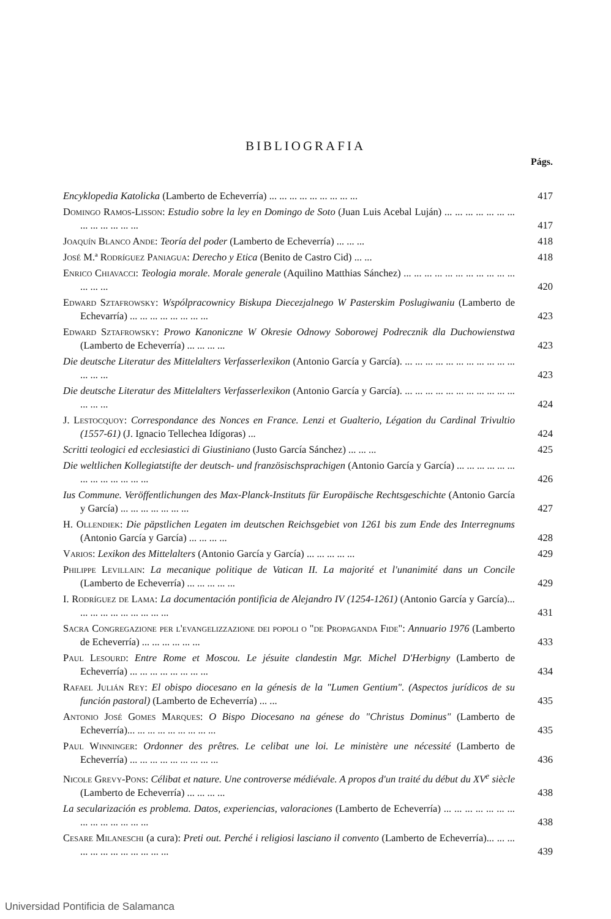BIBLIOGRAFIA
Págs.
Encyklopedia Katolicka (Lamberto de Echeverría) ... ... ... ... ... ... ... ... ...
417
Domingo Ramos-Lisson: Estudio sobre la ley en Domingo de Soto (Juan Luis Acebal Luján) ... ... ... ... ... ... ... ... ... ... ... ... ...
417
Joaquín Blanco Ande: Teoría del poder (Lamberto de Echeverría) ... ... ...
418
José M.ª Rodríguez Paniagua: Derecho y Etica (Benito de Castro Cid) ... ...
418
Enrico Chiavacci: Teologia morale. Morale generale (Aquilino Matthias Sánchez) ... ... ... ... ... ... ... ... ... ... ... ... ... ...
420
Edward Sztafrowsky: Wspólpracownicy Biskupa Diecezjalnego W Pasterskim Poslugiwaniu (Lamberto de Echevarría) ... ... ... ... ... ... ... ...
423
Edward Sztafrowsky: Prowo Kanoniczne W Okresie Odnowy Soborowej Podrecznik dla Duchowienstwa (Lamberto de Echeverría) ... ... ... ...
423
Die deutsche Literatur des Mittelalters Verfasserlexikon (Antonio García y García). ... ... ... ... ... ... ... ... ... ... ... ... ... ...
423
Die deutsche Literatur des Mittelalters Verfasserlexikon (Antonio García y García). ... ... ... ... ... ... ... ... ... ... ... ... ... ...
424
J. Lestocquoy: Correspondance des Nonces en France. Lenzi et Gualterio, Légation du Cardinal Trivultio (1557-61) (J. Ignacio Tellechea Idígoras) ...
424
Scritti teologici ed ecclesiastici di Giustiniano (Justo García Sánchez) ... ... ...
425
Die weltlichen Kollegiatstifte der deutsch- und französischsprachigen (Antonio García y García) ... ... ... ... ... ... ... ... ... ... ... ... ...
426
Ius Commune. Veröffentlichungen des Max-Planck-Instituts für Europäische Rechtsgeschichte (Antonio García y García) ... ... ... ... ... ... ...
427
H. Ollendiek: Die päpstlichen Legaten im deutschen Reichsgebiet von 1261 bis zum Ende des Interregnums (Antonio García y García) ... ... ... ...
428
Varios: Lexikon des Mittelalters (Antonio García y García) ... ... ... ... ...
429
Philippe Levillain: La mecanique politique de Vatican II. La majorité et l'unanimité dans un Concile (Lamberto de Echeverría) ... ... ... ... ...
429
I. Rodríguez de Lama: La documentación pontificia de Alejandro IV (1254-1261) (Antonio García y García)... ... ... ... ... ... ... ... ... ...
431
Sacra Congregazione per l'evangelizzazione dei popoli o "de Propaganda Fide": Annuario 1976 (Lamberto de Echeverría) ... ... ... ... ... ...
433
Paul Lesourd: Entre Rome et Moscou. Le jésuite clandestin Mgr. Michel D'Herbigny (Lamberto de Echeverría) ... ... ... ... ... ... ... ...
434
Rafael Julián Rey: El obispo diocesano en la génesis de la "Lumen Gentium". (Aspectos jurídicos de su función pastoral) (Lamberto de Echeverría) ... ...
435
Antonio José Gomes Marques: O Bispo Diocesano na génese do "Christus Dominus" (Lamberto de Echeverría)... ... ... ... ... ... ... ... ...
435
Paul Winninger: Ordonner des prêtres. Le celibat une loi. Le ministère une nécessité (Lamberto de Echeverría) ... ... ... ... ... ... ... ... ...
436
Nicole Grevy-Pons: Célibat et nature. Une controverse médiévale. A propos d'un traité du début du XV<sup>e</sup> siècle (Lamberto de Echeverría) ... ... ... ...
438
La secularización es problema. Datos, experiencias, valoraciones (Lamberto de Echeverría) ... ... ... ... ... ... ... ... ... ... ... ... ... ...
438
Cesare Milaneschi (a cura): Preti out. Perché i religiosi lasciano il convento (Lamberto de Echeverría)... ... ... ... ... ... ... ... ... ... ... ...
439
Universidad Pontificia de Salamanca